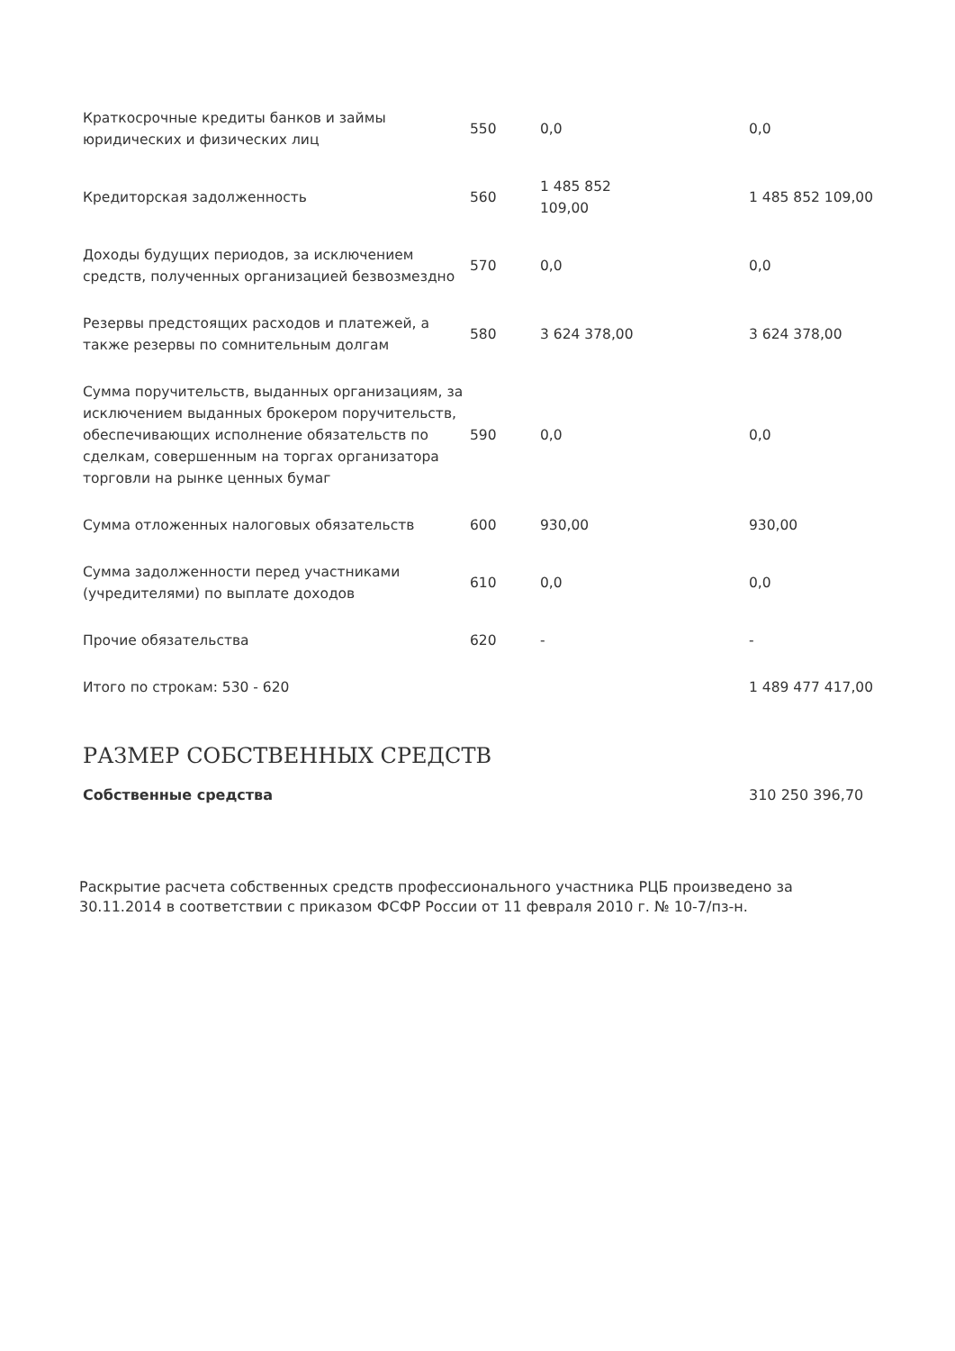| Краткосрочные кредиты банков и займы юридических и физических лиц | 550 | 0,0 | 0,0 |
| Кредиторская задолженность | 560 | 1 485 852 109,00 | 1 485 852 109,00 |
| Доходы будущих периодов, за исключением средств, полученных организацией безвозмездно | 570 | 0,0 | 0,0 |
| Резервы предстоящих расходов и платежей, а также резервы по сомнительным долгам | 580 | 3 624 378,00 | 3 624 378,00 |
| Сумма поручительств, выданных организациям, за исключением выданных брокером поручительств, обеспечивающих исполнение обязательств по сделкам, совершенным на торгах организатора торговли на рынке ценных бумаг | 590 | 0,0 | 0,0 |
| Сумма отложенных налоговых обязательств | 600 | 930,00 | 930,00 |
| Сумма задолженности перед участниками (учредителями) по выплате доходов | 610 | 0,0 | 0,0 |
| Прочие обязательства | 620 | - | - |
| Итого по строкам: 530 - 620 | | | 1 489 477 417,00 |
РАЗМЕР СОБСТВЕННЫХ СРЕДСТВ
Собственные средства 310 250 396,70
Раскрытие расчета собственных средств профессионального участника РЦБ произведено за 30.11.2014 в соответствии с приказом ФСФР России от 11 февраля 2010 г. № 10-7/пз-н.